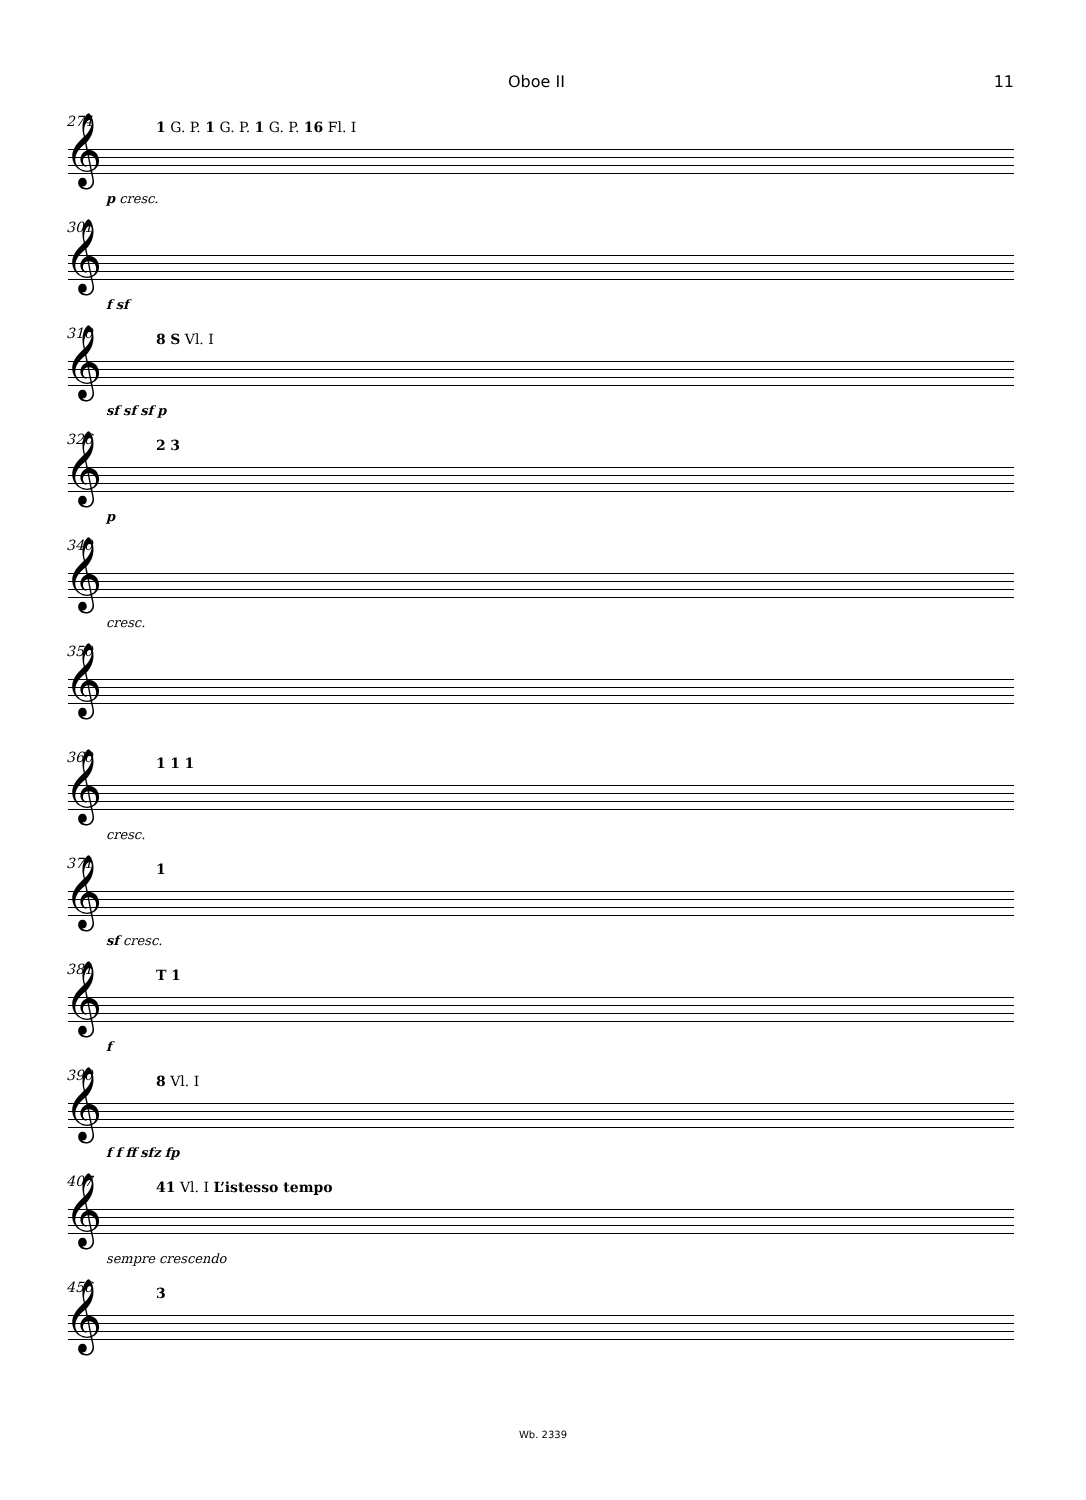Oboe II 11
274
𝄞
1 G. P. 1 G. P. 1 G. P. 16 Fl. I
p cresc.
301
𝄞
f sf
310
𝄞
8 S Vl. I
sf sf sf p
326
𝄞
2 3
p
340
𝄞
cresc.
350
𝄞
360
𝄞
1 1 1
cresc.
371
𝄞
1
sf cresc.
381
𝄞
T 1
f
390
𝄞
8 Vl. I
f f ff sfz fp
407
𝄞
41 Vl. I L’istesso tempo
sempre crescendo
456
𝄞
3
Wb. 2339